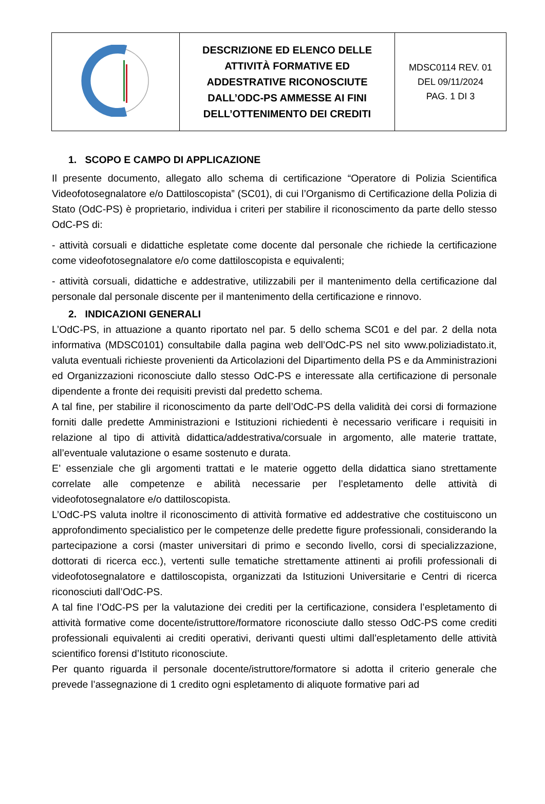| | DESCRIZIONE ED ELENCO DELLE ATTIVITÀ FORMATIVE ED ADDESTRATIVE RICONOSCIUTE DALL’ODC-PS AMMESSE AI FINI DELL’OTTENIMENTO DEI CREDITI | MDSC0114 REV. 01 DEL 09/11/2024 PAG. 1 DI 3 |
1. SCOPO E CAMPO DI APPLICAZIONE
Il presente documento, allegato allo schema di certificazione “Operatore di Polizia Scientifica Videofotosegnalatore e/o Dattiloscopista” (SC01), di cui l’Organismo di Certificazione della Polizia di Stato (OdC-PS) è proprietario, individua i criteri per stabilire il riconoscimento da parte dello stesso OdC-PS di:
- attività corsuali e didattiche espletate come docente dal personale che richiede la certificazione come videofotosegnalatore e/o come dattiloscopista e equivalenti;
- attività corsuali, didattiche e addestrative, utilizzabili per il mantenimento della certificazione dal personale dal personale discente per il mantenimento della certificazione e rinnovo.
2. INDICAZIONI GENERALI
L’OdC-PS, in attuazione a quanto riportato nel par. 5 dello schema SC01 e del par. 2 della nota informativa (MDSC0101) consultabile dalla pagina web dell’OdC-PS nel sito www.poliziadistato.it, valuta eventuali richieste provenienti da Articolazioni del Dipartimento della PS e da Amministrazioni ed Organizzazioni riconosciute dallo stesso OdC-PS e interessate alla certificazione di personale dipendente a fronte dei requisiti previsti dal predetto schema.
A tal fine, per stabilire il riconoscimento da parte dell’OdC-PS della validità dei corsi di formazione forniti dalle predette Amministrazioni e Istituzioni richiedenti è necessario verificare i requisiti in relazione al tipo di attività didattica/addestrativa/corsuale in argomento, alle materie trattate, all’eventuale valutazione o esame sostenuto e durata.
E’ essenziale che gli argomenti trattati e le materie oggetto della didattica siano strettamente correlate alle competenze e abilità necessarie per l’espletamento delle attività di videofotosegnalatore e/o dattiloscopista.
L’OdC-PS valuta inoltre il riconoscimento di attività formative ed addestrative che costituiscono un approfondimento specialistico per le competenze delle predette figure professionali, considerando la partecipazione a corsi (master universitari di primo e secondo livello, corsi di specializzazione, dottorati di ricerca ecc.), vertenti sulle tematiche strettamente attinenti ai profili professionali di videofotosegnalatore e dattiloscopista, organizzati da Istituzioni Universitarie e Centri di ricerca riconosciuti dall’OdC-PS.
A tal fine l’OdC-PS per la valutazione dei crediti per la certificazione, considera l’espletamento di attività formative come docente/istruttore/formatore riconosciute dallo stesso OdC-PS come crediti professionali equivalenti ai crediti operativi, derivanti questi ultimi dall’espletamento delle attività scientifico forensi d’Istituto riconosciute.
Per quanto riguarda il personale docente/istruttore/formatore si adotta il criterio generale che prevede l’assegnazione di 1 credito ogni espletamento di aliquote formative pari ad